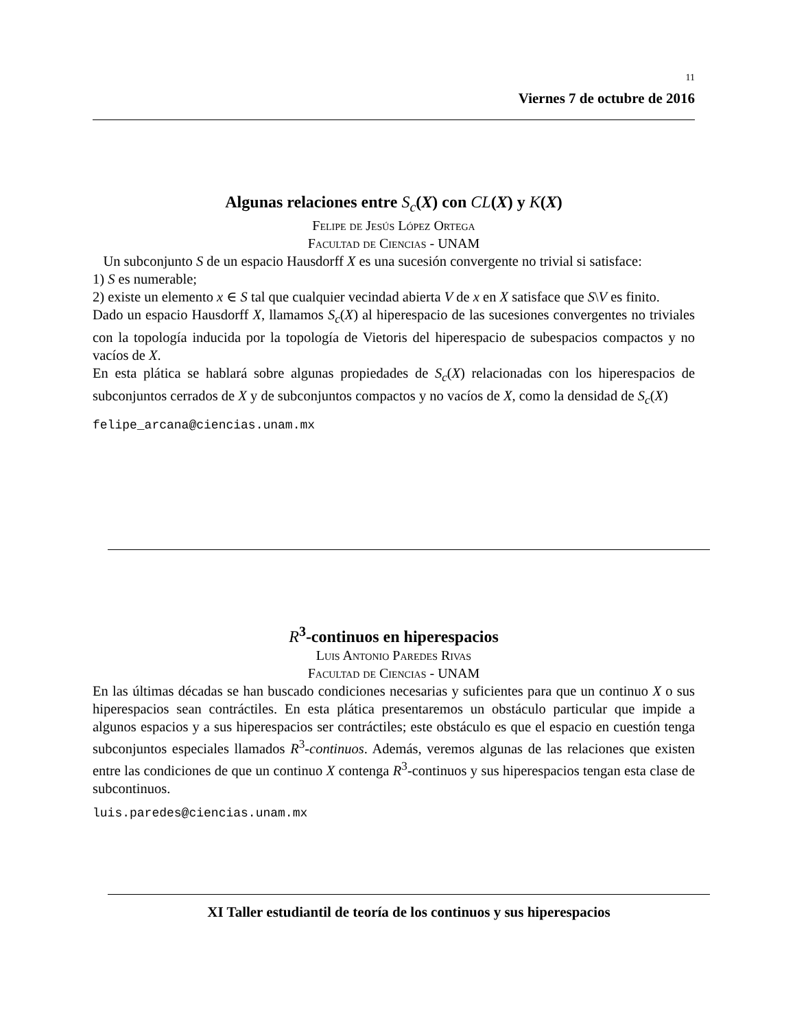11
Viernes 7 de octubre de 2016
Algunas relaciones entre S<sub>c</sub>(X) con CL(X) y K(X)
Felipe de Jesús López Ortega
Facultad de Ciencias - UNAM
Un subconjunto S de un espacio Hausdorff X es una sucesión convergente no trivial si satisface:
1) S es numerable;
2) existe un elemento x ∈ S tal que cualquier vecindad abierta V de x en X satisface que S\V es finito.
Dado un espacio Hausdorff X, llamamos S<sub>c</sub>(X) al hiperespacio de las sucesiones convergentes no triviales con la topología inducida por la topología de Vietoris del hiperespacio de subespacios compactos y no vacíos de X.
En esta plática se hablará sobre algunas propiedades de S<sub>c</sub>(X) relacionadas con los hiperespacios de subconjuntos cerrados de X y de subconjuntos compactos y no vacíos de X, como la densidad de S<sub>c</sub>(X)
felipe_arcana@ciencias.unam.mx
R<sup>3</sup>-continuos en hiperespacios
Luis Antonio Paredes Rivas
Facultad de Ciencias - UNAM
En las últimas décadas se han buscado condiciones necesarias y suficientes para que un continuo X o sus hiperespacios sean contráctiles. En esta plática presentaremos un obstáculo particular que impide a algunos espacios y a sus hiperespacios ser contráctiles; este obstáculo es que el espacio en cuestión tenga subconjuntos especiales llamados R<sup>3</sup>-continuos. Además, veremos algunas de las relaciones que existen entre las condiciones de que un continuo X contenga R<sup>3</sup>-continuos y sus hiperespacios tengan esta clase de subcontinuos.
luis.paredes@ciencias.unam.mx
XI Taller estudiantil de teoría de los continuos y sus hiperespacios